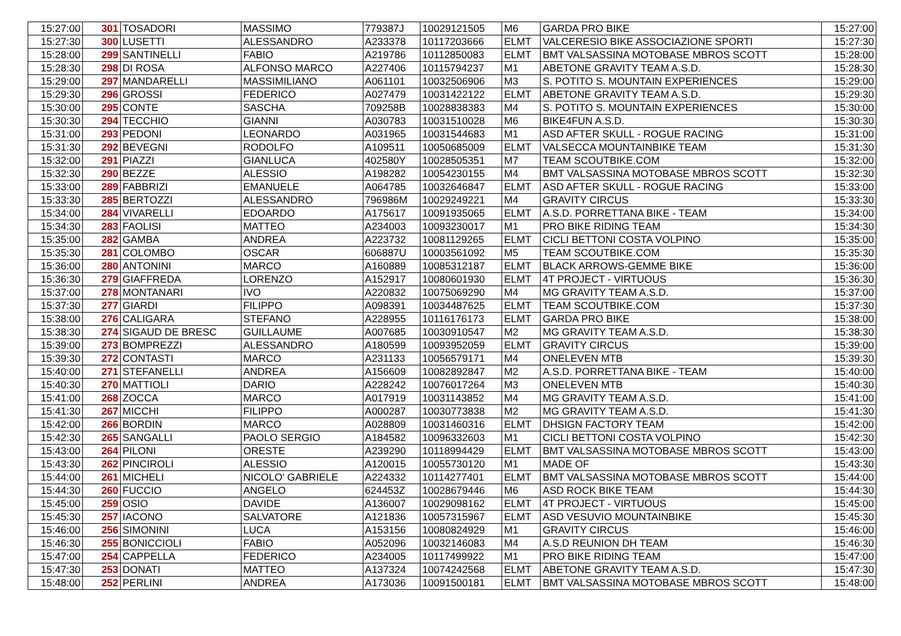| 15:27:00 | 301 | TOSADORI | MASSIMO | 779387J | 10029121505 | M6 | GARDA PRO BIKE | 15:27:00 |
| 15:27:30 | 300 | LUSETTI | ALESSANDRO | A233378 | 10117203666 | ELMT | VALCERESIO BIKE ASSOCIAZIONE SPORTI | 15:27:30 |
| 15:28:00 | 299 | SANTINELLI | FABIO | A219786 | 10112850083 | ELMT | BMT VALSASSINA MOTOBASE MBROS SCOTT | 15:28:00 |
| 15:28:30 | 298 | DI ROSA | ALFONSO MARCO | A227406 | 10115794237 | M1 | ABETONE GRAVITY TEAM A.S.D. | 15:28:30 |
| 15:29:00 | 297 | MANDARELLI | MASSIMILIANO | A061101 | 10032506906 | M3 | S. POTITO S. MOUNTAIN EXPERIENCES | 15:29:00 |
| 15:29:30 | 296 | GROSSI | FEDERICO | A027479 | 10031422122 | ELMT | ABETONE GRAVITY TEAM A.S.D. | 15:29:30 |
| 15:30:00 | 295 | CONTE | SASCHA | 709258B | 10028838383 | M4 | S. POTITO S. MOUNTAIN EXPERIENCES | 15:30:00 |
| 15:30:30 | 294 | TECCHIO | GIANNI | A030783 | 10031510028 | M6 | BIKE4FUN A.S.D. | 15:30:30 |
| 15:31:00 | 293 | PEDONI | LEONARDO | A031965 | 10031544683 | M1 | ASD AFTER SKULL - ROGUE RACING | 15:31:00 |
| 15:31:30 | 292 | BEVEGNI | RODOLFO | A109511 | 10050685009 | ELMT | VALSECCA MOUNTAINBIKE TEAM | 15:31:30 |
| 15:32:00 | 291 | PIAZZI | GIANLUCA | 402580Y | 10028505351 | M7 | TEAM SCOUTBIKE.COM | 15:32:00 |
| 15:32:30 | 290 | BEZZE | ALESSIO | A198282 | 10054230155 | M4 | BMT VALSASSINA MOTOBASE MBROS SCOTT | 15:32:30 |
| 15:33:00 | 289 | FABBRIZI | EMANUELE | A064785 | 10032646847 | ELMT | ASD AFTER SKULL - ROGUE RACING | 15:33:00 |
| 15:33:30 | 285 | BERTOZZI | ALESSANDRO | 796986M | 10029249221 | M4 | GRAVITY CIRCUS | 15:33:30 |
| 15:34:00 | 284 | VIVARELLI | EDOARDO | A175617 | 10091935065 | ELMT | A.S.D. PORRETTANA BIKE - TEAM | 15:34:00 |
| 15:34:30 | 283 | FAOLISI | MATTEO | A234003 | 10093230017 | M1 | PRO BIKE RIDING TEAM | 15:34:30 |
| 15:35:00 | 282 | GAMBA | ANDREA | A223732 | 10081129265 | ELMT | CICLI BETTONI COSTA VOLPINO | 15:35:00 |
| 15:35:30 | 281 | COLOMBO | OSCAR | 606887U | 10003561092 | M5 | TEAM SCOUTBIKE.COM | 15:35:30 |
| 15:36:00 | 280 | ANTONINI | MARCO | A160889 | 10085312187 | ELMT | BLACK ARROWS-GEMME BIKE | 15:36:00 |
| 15:36:30 | 279 | GIAFFREDA | LORENZO | A152917 | 10080601930 | ELMT | 4T PROJECT - VIRTUOUS | 15:36:30 |
| 15:37:00 | 278 | MONTANARI | IVO | A220832 | 10075069290 | M4 | MG GRAVITY TEAM A.S.D. | 15:37:00 |
| 15:37:30 | 277 | GIARDI | FILIPPO | A098391 | 10034487625 | ELMT | TEAM SCOUTBIKE.COM | 15:37:30 |
| 15:38:00 | 276 | CALIGARA | STEFANO | A228955 | 10116176173 | ELMT | GARDA PRO BIKE | 15:38:00 |
| 15:38:30 | 274 | SIGAUD DE BRESC | GUILLAUME | A007685 | 10030910547 | M2 | MG GRAVITY TEAM A.S.D. | 15:38:30 |
| 15:39:00 | 273 | BOMPREZZI | ALESSANDRO | A180599 | 10093952059 | ELMT | GRAVITY CIRCUS | 15:39:00 |
| 15:39:30 | 272 | CONTASTI | MARCO | A231133 | 10056579171 | M4 | ONELEVEN MTB | 15:39:30 |
| 15:40:00 | 271 | STEFANELLI | ANDREA | A156609 | 10082892847 | M2 | A.S.D. PORRETTANA BIKE - TEAM | 15:40:00 |
| 15:40:30 | 270 | MATTIOLI | DARIO | A228242 | 10076017264 | M3 | ONELEVEN MTB | 15:40:30 |
| 15:41:00 | 268 | ZOCCA | MARCO | A017919 | 10031143852 | M4 | MG GRAVITY TEAM A.S.D. | 15:41:00 |
| 15:41:30 | 267 | MICCHI | FILIPPO | A000287 | 10030773838 | M2 | MG GRAVITY TEAM A.S.D. | 15:41:30 |
| 15:42:00 | 266 | BORDIN | MARCO | A028809 | 10031460316 | ELMT | DHSIGN FACTORY TEAM | 15:42:00 |
| 15:42:30 | 265 | SANGALLI | PAOLO SERGIO | A184582 | 10096332603 | M1 | CICLI BETTONI COSTA VOLPINO | 15:42:30 |
| 15:43:00 | 264 | PILONI | ORESTE | A239290 | 10118994429 | ELMT | BMT VALSASSINA MOTOBASE MBROS SCOTT | 15:43:00 |
| 15:43:30 | 262 | PINCIROLI | ALESSIO | A120015 | 10055730120 | M1 | MADE OF | 15:43:30 |
| 15:44:00 | 261 | MICHELI | NICOLO' GABRIELE | A224332 | 10114277401 | ELMT | BMT VALSASSINA MOTOBASE MBROS SCOTT | 15:44:00 |
| 15:44:30 | 260 | FUCCIO | ANGELO | 624453Z | 10028679446 | M6 | ASD ROCK BIKE TEAM | 15:44:30 |
| 15:45:00 | 259 | OSIO | DAVIDE | A136007 | 10029098162 | ELMT | 4T PROJECT - VIRTUOUS | 15:45:00 |
| 15:45:30 | 257 | IACONO | SALVATORE | A121836 | 10057315967 | ELMT | ASD VESUVIO MOUNTAINBIKE | 15:45:30 |
| 15:46:00 | 256 | SIMONINI | LUCA | A153156 | 10080824929 | M1 | GRAVITY CIRCUS | 15:46:00 |
| 15:46:30 | 255 | BONICCIOLI | FABIO | A052096 | 10032146083 | M4 | A.S.D REUNION DH TEAM | 15:46:30 |
| 15:47:00 | 254 | CAPPELLA | FEDERICO | A234005 | 10117499922 | M1 | PRO BIKE RIDING TEAM | 15:47:00 |
| 15:47:30 | 253 | DONATI | MATTEO | A137324 | 10074242568 | ELMT | ABETONE GRAVITY TEAM A.S.D. | 15:47:30 |
| 15:48:00 | 252 | PERLINI | ANDREA | A173036 | 10091500181 | ELMT | BMT VALSASSINA MOTOBASE MBROS SCOTT | 15:48:00 |